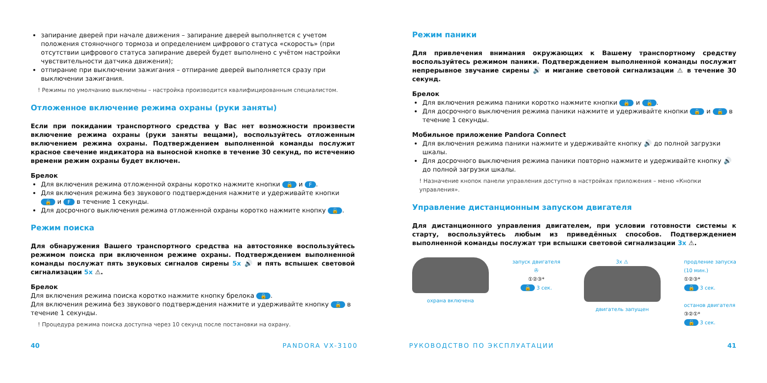запирание дверей при начале движения – запирание дверей выполняется с учетом положения стояночного тормоза и определением цифрового статуса «скорость» (при отсутствии цифрового статуса запирание дверей будет выполнено с учётом настройки чувствительности датчика движения);
отпирание при выключении зажигания – отпирание дверей выполняется сразу при выключении зажигания.
! Режимы по умолчанию выключены – настройка производится квалифицированным специалистом.
Отложенное включение режима охраны (руки заняты)
Если при покидании транспортного средства у Вас нет возможности произвести включение режима охраны (руки заняты вещами), воспользуйтесь отложенным включением режима охраны. Подтверждением выполненной команды послужит красное свечение индикатора на выносной кнопке в течение 30 секунд, по истечению времени режим охраны будет включен.
Брелок
Для включения режима отложенной охраны коротко нажмите кнопки 🔒 и F.
Для включения режима без звукового подтверждения нажмите и удерживайте кнопки 🔒 и F в течение 1 секунды.
Для досрочного выключения режима отложенной охраны коротко нажмите кнопку 🔓.
Режим поиска
Для обнаружения Вашего транспортного средства на автостоянке воспользуйтесь режимом поиска при включенном режиме охраны. Подтверждением выполненной команды послужат пять звуковых сигналов сирены 5x 🔊 и пять вспышек световой сигнализации 5x ⚠.
Брелок
Для включения режима поиска коротко нажмите кнопку брелока 🔒.
Для включения режима без звукового подтверждения нажмите и удерживайте кнопку 🔒 в течение 1 секунды.
! Процедура режима поиска доступна через 10 секунд после постановки на охрану.
Режим паники
Для привлечения внимания окружающих к Вашему транспортному средству воспользуйтесь режимом паники. Подтверждением выполненной команды послужит непрерывное звучание сирены 🔊 и мигание световой сигнализации ⚠ в течение 30 секунд.
Брелок
Для включения режима паники коротко нажмите кнопки 🔒 и 🔓.
Для досрочного выключения режима паники нажмите и удерживайте кнопки 🔒 и 🔓 в течение 1 секунды.
Мобильное приложение Pandora Connect
Для включения режима паники нажмите и удерживайте кнопку 🔊 до полной загрузки шкалы.
Для досрочного выключения режима паники повторно нажмите и удерживайте кнопку 🔊 до полной загрузки шкалы.
! Назначение кнопок панели управления доступно в настройках приложения – меню «Кнопки управления».
Управление дистанционным запуском двигателя
Для дистанционного управления двигателем, при условии готовности системы к старту, воспользуйтесь любым из приведённых способов. Подтверждением выполненной команды послужат три вспышки световой сигнализации 3x ⚠.
охрана включена запуск двигателя
✇
①②③*
🔒 3 сек.
3x ⚠
двигатель запущен
продление запуска
(10 мин.)
①②③*
🔒 3 сек.
останов двигателя
③②①*
🔓 3 сек.
40 PANDORA VX-3100 РУКОВОДСТВО ПО ЭКСПЛУАТАЦИИ 41